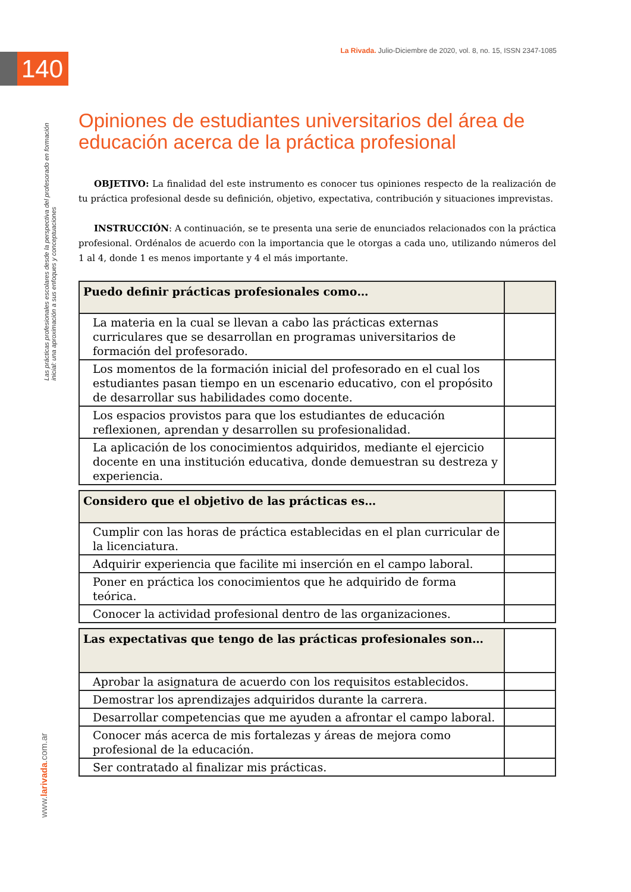La Rivada. Julio-Diciembre de 2020, vol. 8, no. 15, ISSN 2347-1085
140
Las prácticas profesionales escolares desde la perspectiva del profesorado en formación inicial: una aproximación a sus enfoques y conceptuaciones
www.larivada.com.ar
Opiniones de estudiantes universitarios del área de educación acerca de la práctica profesional
OBJETIVO: La finalidad del este instrumento es conocer tus opiniones respecto de la realización de tu práctica profesional desde su definición, objetivo, expectativa, contribución y situaciones imprevistas.
INSTRUCCIÓN: A continuación, se te presenta una serie de enunciados relacionados con la práctica profesional. Ordénalos de acuerdo con la importancia que le otorgas a cada uno, utilizando números del 1 al 4, donde 1 es menos importante y 4 el más importante.
| Puedo definir prácticas profesionales como… | |
| --- | --- |
| La materia en la cual se llevan a cabo las prácticas externas curriculares que se desarrollan en programas universitarios de formación del profesorado. | |
| Los momentos de la formación inicial del profesorado en el cual los estudiantes pasan tiempo en un escenario educativo, con el propósito de desarrollar sus habilidades como docente. | |
| Los espacios provistos para que los estudiantes de educación reflexionen, aprendan y desarrollen su profesionalidad. | |
| La aplicación de los conocimientos adquiridos, mediante el ejercicio docente en una institución educativa, donde demuestran su destreza y experiencia. | |
| Considero que el objetivo de las prácticas es… | |
| --- | --- |
| Cumplir con las horas de práctica establecidas en el plan curricular de la licenciatura. | |
| Adquirir experiencia que facilite mi inserción en el campo laboral. | |
| Poner en práctica los conocimientos que he adquirido de forma teórica. | |
| Conocer la actividad profesional dentro de las organizaciones. | |
| Las expectativas que tengo de las prácticas profesionales son… | |
| --- | --- |
| Aprobar la asignatura de acuerdo con los requisitos establecidos. | |
| Demostrar los aprendizajes adquiridos durante la carrera. | |
| Desarrollar competencias que me ayuden a afrontar el campo laboral. | |
| Conocer más acerca de mis fortalezas y áreas de mejora como profesional de la educación. | |
| Ser contratado al finalizar mis prácticas. | |